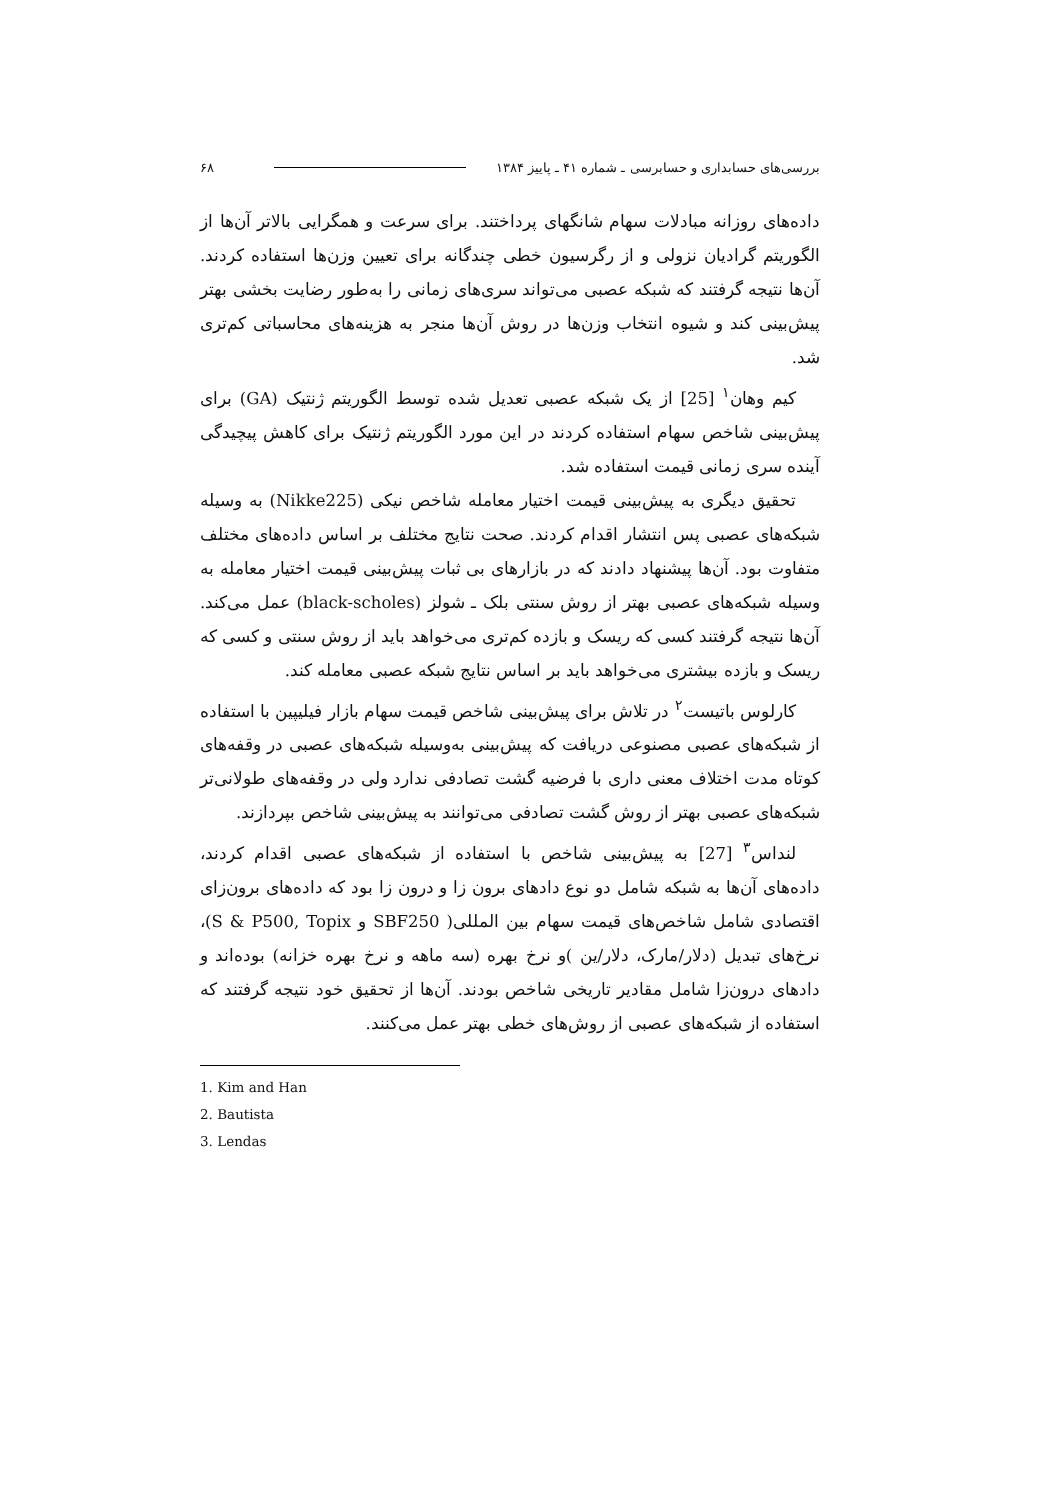بررسی‌های حسابداری و حسابرسی ـ شماره ۴۱ ـ پاییز ۱۳۸۴ ۶۸
داده‌های روزانه مبادلات سهام شانگهای پرداختند. برای سرعت و همگرایی بالاتر آن‌ها از الگوریتم گرادیان نزولی و از رگرسیون خطی چندگانه برای تعیین وزن‌ها استفاده کردند. آن‌ها نتیجه گرفتند که شبکه عصبی می‌تواند سری‌های زمانی را به‌طور رضایت بخشی بهتر پیش‌بینی کند و شیوه انتخاب وزن‌ها در روش آن‌ها منجر به هزینه‌های محاسباتی کم‌تری شد.
کیم وهان<sup>۱</sup> [25] از یک شبکه عصبی تعدیل شده توسط الگوریتم ژنتیک (GA) برای پیش‌بینی شاخص سهام استفاده کردند در این مورد الگوریتم ژنتیک برای کاهش پیچیدگی آینده سری زمانی قیمت استفاده شد.
تحقیق دیگری به پیش‌بینی قیمت اختیار معامله شاخص نیکی (Nikke225) به وسیله شبکه‌های عصبی پس انتشار اقدام کردند. صحت نتایج مختلف بر اساس داده‌های مختلف متفاوت بود. آن‌ها پیشنهاد دادند که در بازارهای بی ثبات پیش‌بینی قیمت اختیار معامله به وسیله شبکه‌های عصبی بهتر از روش سنتی بلک ـ شولز (black-scholes) عمل می‌کند. آن‌ها نتیجه گرفتند کسی که ریسک و بازده کم‌تری می‌خواهد باید از روش سنتی و کسی که ریسک و بازده بیشتری می‌خواهد باید بر اساس نتایج شبکه عصبی معامله کند.
کارلوس باتیست<sup>۲</sup> در تلاش برای پیش‌بینی شاخص قیمت سهام بازار فیلیپین با استفاده از شبکه‌های عصبی مصنوعی دریافت که پیش‌بینی به‌وسیله شبکه‌های عصبی در وقفه‌های کوتاه مدت اختلاف معنی داری با فرضیه گشت تصادفی ندارد ولی در وقفه‌های طولانی‌تر شبکه‌های عصبی بهتر از روش گشت تصادفی می‌توانند به پیش‌بینی شاخص بپردازند.
لنداس<sup>۳</sup> [27] به پیش‌بینی شاخص با استفاده از شبکه‌های عصبی اقدام کردند، داده‌های آن‌ها به شبکه شامل دو نوع دادهای برون زا و درون زا بود که داده‌های برون‌زای اقتصادی شامل شاخص‌های قیمت سهام بین المللی( SBF250 و S & P500, Topix)، نرخ‌های تبدیل (دلار/مارک، دلار/ین )و نرخ بهره (سه ماهه و نرخ بهره خزانه) بوده‌اند و دادهای درون‌زا شامل مقادیر تاریخی شاخص بودند. آن‌ها از تحقیق خود نتیجه گرفتند که استفاده از شبکه‌های عصبی از روش‌های خطی بهتر عمل می‌کنند.
1. Kim and Han
2. Bautista
3. Lendas